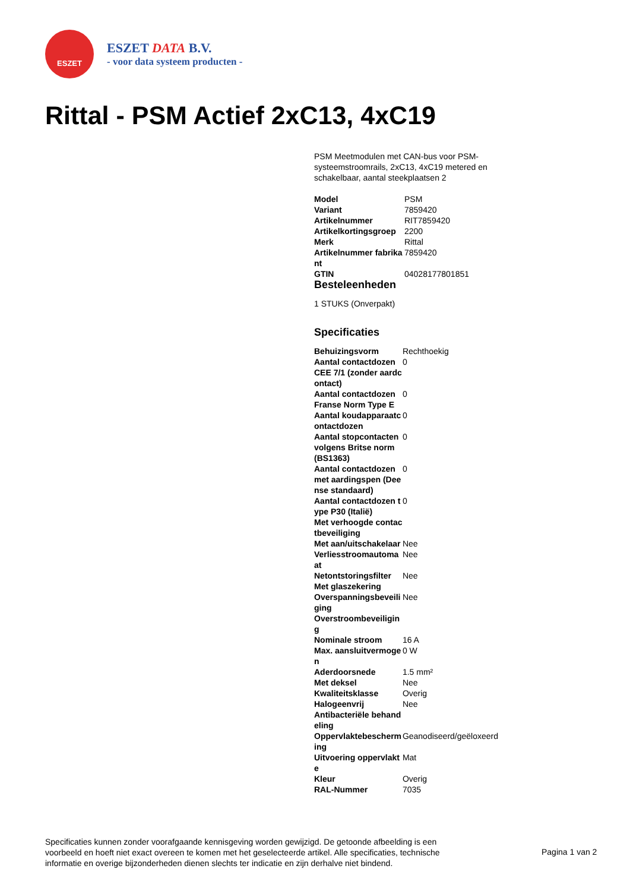ESZET
ESZET DATA B.V.
- voor data systeem producten -
Rittal - PSM Actief 2xC13, 4xC19
PSM Meetmodulen met CAN-bus voor PSM-systeemstroomrails, 2xC13, 4xC19 metered en schakelbaar, aantal steekplaatsen 2
| Model | PSM |
| Variant | 7859420 |
| Artikelnummer | RIT7859420 |
| Artikelkortingsgroep | 2200 |
| Merk | Rittal |
| Artikelnummer fabrikant | 7859420 |
| GTIN | 04028177801851 |
Besteleenheden
1 STUKS (Onverpakt)
Specificaties
| Behuizingsvorm | Rechthoekig |
| Aantal contactdozen CEE 7/1 (zonder aardcontact) | 0 |
| Aantal contactdozen Franse Norm Type E | 0 |
| Aantal koudapparaatcontactdozen | 0 |
| Aantal stopcontacten volgens Britse norm (BS1363) | 0 |
| Aantal contactdozen met aardingspen (Deense standaard) | 0 |
| Aantal contactdozen type P30 (Italië) | 0 |
| Met verhoogde contactbeveiliging | |
| Met aan/uitschakelaar | Nee |
| Verliesstroomautomaat | Nee |
| Netontstoringsfilter | Nee |
| Met glaszekering | |
| Overspanningsbeveiliging | Nee |
| Overstroombeveiliging | |
| Nominale stroom | 16 A |
| Max. aansluitvermogen | 0 W |
| Aderdoorsnede | 1.5 mm² |
| Met deksel | Nee |
| Kwaliteitsklasse | Overig |
| Halogeenvrij | Nee |
| Antibacteriële behandeling | |
| Oppervlaktebescherming | Geanodiseerd/geëloxeerd |
| Uitvoering oppervlakte | Mat |
| Kleur | Overig |
| RAL-Nummer | 7035 |
Specificaties kunnen zonder voorafgaande kennisgeving worden gewijzigd. De getoonde afbeelding is een voorbeeld en hoeft niet exact overeen te komen met het geselecteerde artikel. Alle specificaties, technische informatie en overige bijzonderheden dienen slechts ter indicatie en zijn derhalve niet bindend.
Pagina 1 van 2